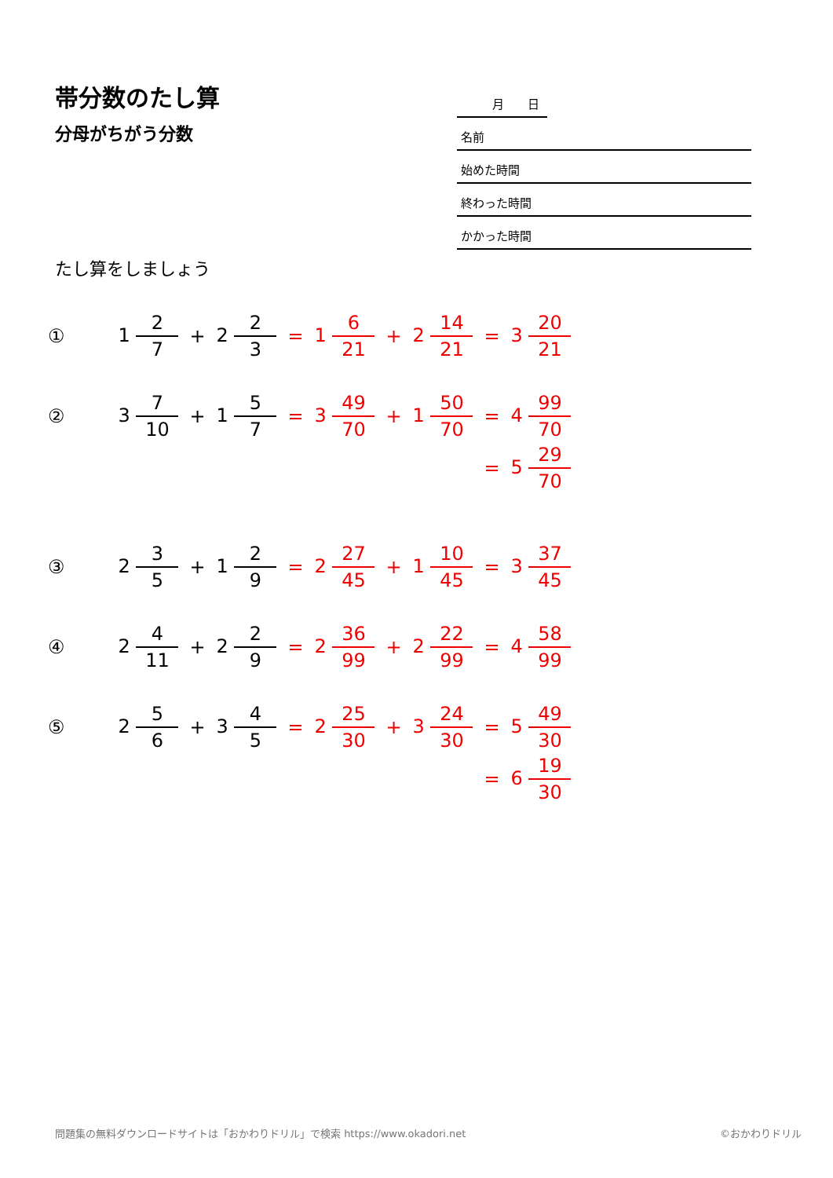帯分数のたし算
分母がちがう分数
たし算をしましょう
月　　日
名前
始めた時間
終わった時間
かかった時間
| ① | | 1 2 7 | + | 2 2 3 | = | 1 6 21 | + | 2 14 21 | = | 3 20 21 |
| ② | | 3 7 10 | + | 1 5 7 | = | 3 49 70 | + | 1 50 70 | = | 4 99 70 |
| | | | | | | | | | = | 5 29 70 |
| ③ | | 2 3 5 | + | 1 2 9 | = | 2 27 45 | + | 1 10 45 | = | 3 37 45 |
| ④ | | 2 4 11 | + | 2 2 9 | = | 2 36 99 | + | 2 22 99 | = | 4 58 99 |
| ⑤ | | 2 5 6 | + | 3 4 5 | = | 2 25 30 | + | 3 24 30 | = | 5 49 30 |
| | | | | | | | | | = | 6 19 30 |
問題集の無料ダウンロードサイトは「おかわりドリル」で検索 https://www.okadori.net ©おかわりドリル